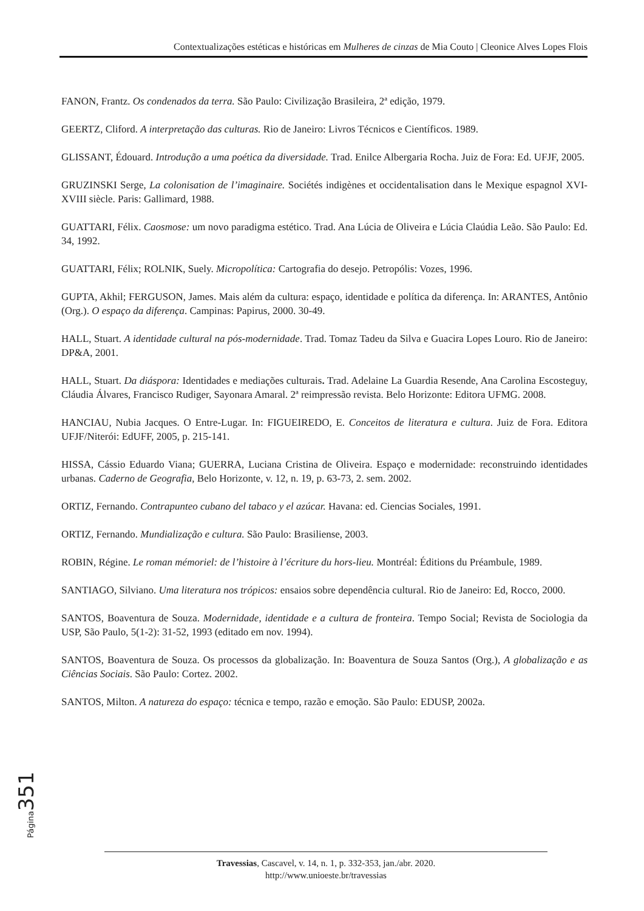Contextualizações estéticas e históricas em Mulheres de cinzas de Mia Couto | Cleonice Alves Lopes Flois
FANON, Frantz. Os condenados da terra. São Paulo: Civilização Brasileira, 2ª edição, 1979.
GEERTZ, Cliford. A interpretação das culturas. Rio de Janeiro: Livros Técnicos e Científicos. 1989.
GLISSANT, Édouard. Introdução a uma poética da diversidade. Trad. Enilce Albergaria Rocha. Juiz de Fora: Ed. UFJF, 2005.
GRUZINSKI Serge, La colonisation de l’imaginaire. Sociétés indigènes et occidentalisation dans le Mexique espagnol XVI-XVIII siècle. Paris: Gallimard, 1988.
GUATTARI, Félix. Caosmose: um novo paradigma estético. Trad. Ana Lúcia de Oliveira e Lúcia Claúdia Leão. São Paulo: Ed. 34, 1992.
GUATTARI, Félix; ROLNIK, Suely. Micropolítica: Cartografia do desejo. Petropólis: Vozes, 1996.
GUPTA, Akhil; FERGUSON, James. Mais além da cultura: espaço, identidade e política da diferença. In: ARANTES, Antônio (Org.). O espaço da diferença. Campinas: Papirus, 2000. 30-49.
HALL, Stuart. A identidade cultural na pós-modernidade. Trad. Tomaz Tadeu da Silva e Guacira Lopes Louro. Rio de Janeiro: DP&A, 2001.
HALL, Stuart. Da diáspora: Identidades e mediações culturais. Trad. Adelaine La Guardia Resende, Ana Carolina Escosteguy, Cláudia Álvares, Francisco Rudiger, Sayonara Amaral. 2ª reimpressão revista. Belo Horizonte: Editora UFMG. 2008.
HANCIAU, Nubia Jacques. O Entre-Lugar. In: FIGUEIREDO, E. Conceitos de literatura e cultura. Juiz de Fora. Editora UFJF/Niterói: EdUFF, 2005, p. 215-141.
HISSA, Cássio Eduardo Viana; GUERRA, Luciana Cristina de Oliveira. Espaço e modernidade: reconstruindo identidades urbanas. Caderno de Geografia, Belo Horizonte, v. 12, n. 19, p. 63-73, 2. sem. 2002.
ORTIZ, Fernando. Contrapunteo cubano del tabaco y el azúcar. Havana: ed. Ciencias Sociales, 1991.
ORTIZ, Fernando. Mundialização e cultura. São Paulo: Brasiliense, 2003.
ROBIN, Régine. Le roman mémoriel: de l’histoire à l’écriture du hors-lieu. Montréal: Éditions du Préambule, 1989.
SANTIAGO, Silviano. Uma literatura nos trópicos: ensaios sobre dependência cultural. Rio de Janeiro: Ed, Rocco, 2000.
SANTOS, Boaventura de Souza. Modernidade, identidade e a cultura de fronteira. Tempo Social; Revista de Sociologia da USP, São Paulo, 5(1-2): 31-52, 1993 (editado em nov. 1994).
SANTOS, Boaventura de Souza. Os processos da globalização. In: Boaventura de Souza Santos (Org.), A globalização e as Ciências Sociais. São Paulo: Cortez. 2002.
SANTOS, Milton. A natureza do espaço: técnica e tempo, razão e emoção. São Paulo: EDUSP, 2002a.
Página 351
Travessias, Cascavel, v. 14, n. 1, p. 332-353, jan./abr. 2020.
http://www.unioeste.br/travessias